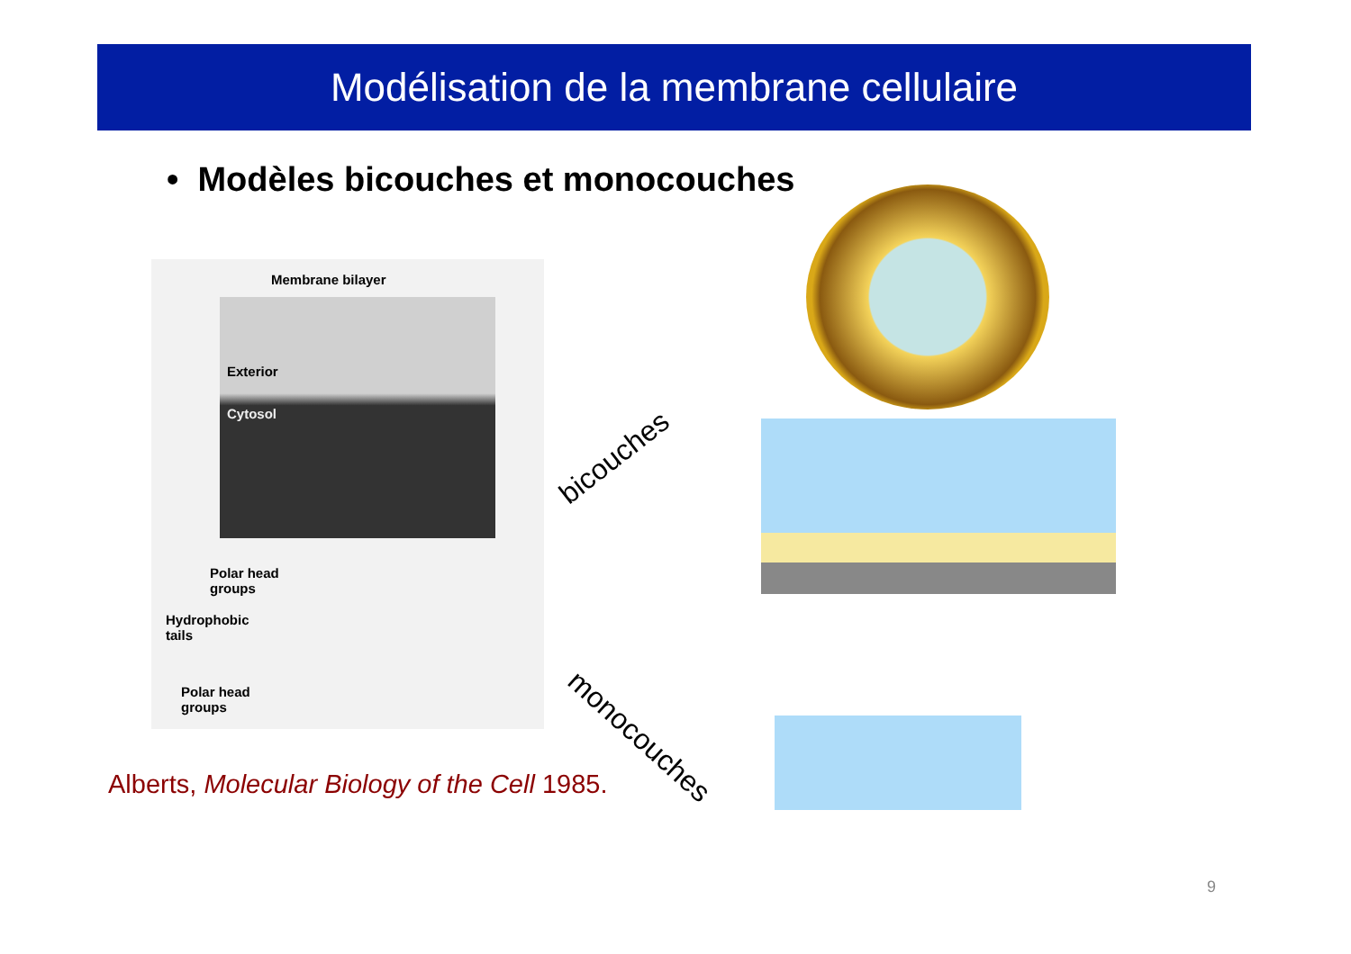Modélisation de la membrane cellulaire
• Modèles bicouches et monocouches
Membrane bilayer
Exterior
Cytosol
Polar head
groups
Hydrophobic
tails
Polar head
groups
Alberts, Molecular Biology of the Cell 1985.
bicouches
monocouches
9